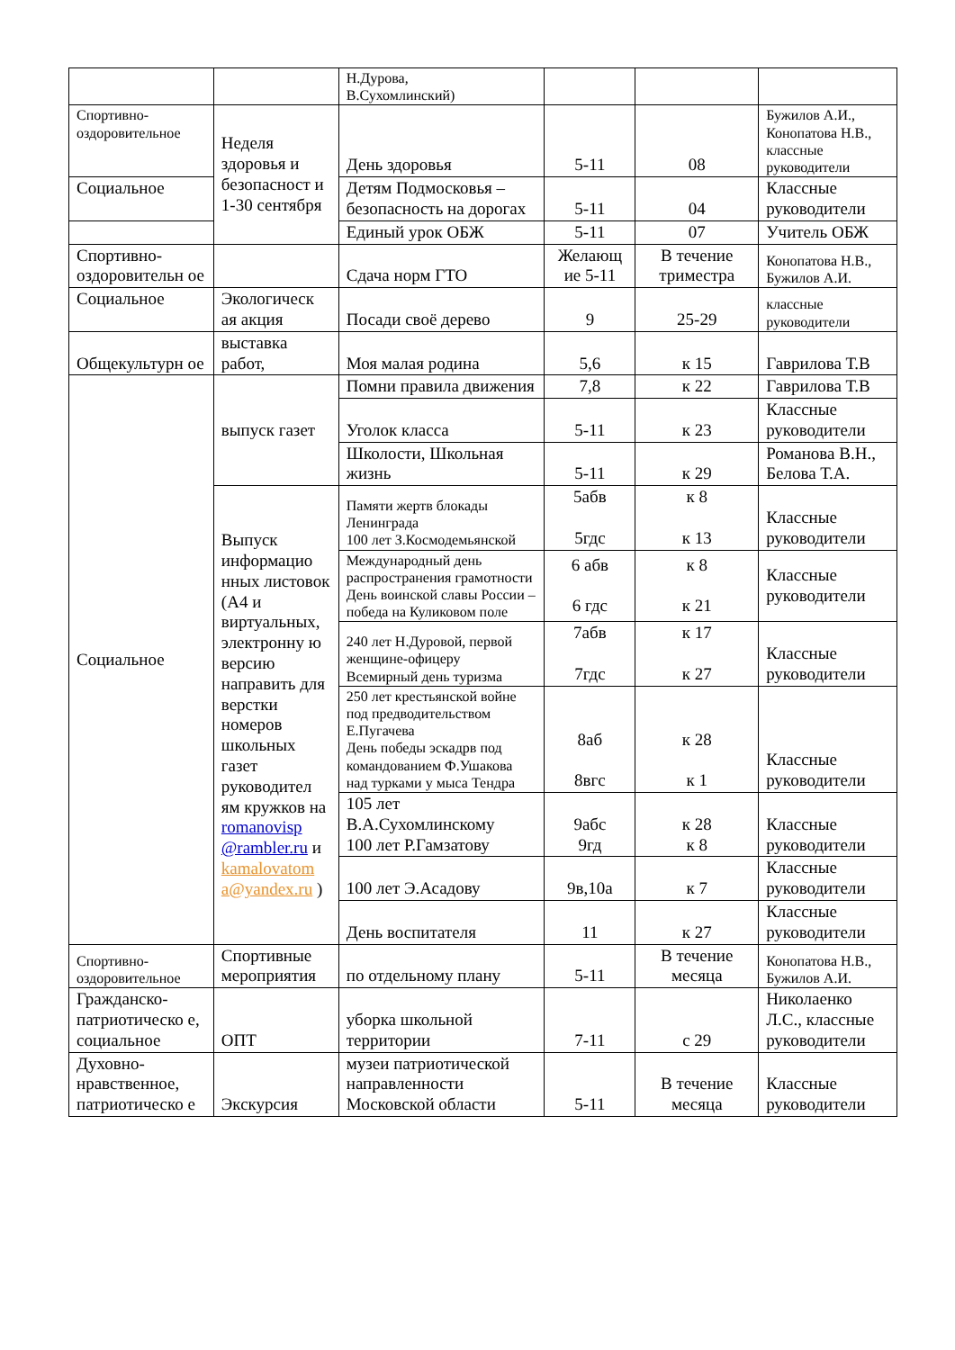| | | Н.Дурова, В.Сухомлинский) | | | |
| Спортивно-оздоровительное | Неделя здоровья и безопасност и 1-30 сентября | День здоровья | 5-11 | 08 | Бужилов А.И., Конопатова Н.В., классные руководители |
| Социальное | | Детям Подмосковья – безопасность на дорогах | 5-11 | 04 | Классные руководители |
| | | Единый урок ОБЖ | 5-11 | 07 | Учитель ОБЖ |
| Спортивно-оздоровительн ое | | Сдача норм ГТО | Желающ ие 5-11 | В течение триместра | Конопатова Н.В., Бужилов А.И. |
| Социальное | Экологическ ая акция | Посади своё дерево | 9 | 25-29 | классные руководители |
| Общекультурн ое | выставка работ, | Моя малая родина | 5,6 | к 15 | Гаврилова Т.В |
| Социальное | выпуск газет | Помни правила движения | 7,8 | к 22 | Гаврилова Т.В |
| | | Уголок класса | 5-11 | к 23 | Классные руководители |
| | | Школости, Школьная жизнь | 5-11 | к 29 | Романова В.Н., Белова Т.А. |
| | Выпуск информацио нных листовок (А4 и виртуальных, электронну ю версию направить для верстки номеров школьных газет руководител ям кружков на romanovisp @rambler.ru и kamalovatom a@yandex.ru ) | Памяти жертв блокады Ленинграда 100 лет З.Космодемьянской | 5абв 5гдс | к 8 к 13 | Классные руководители |
| | | Международный день распространения грамотности День воинской славы России – победа на Куликовом поле | 6 абв 6 гдс | к 8 к 21 | Классные руководители |
| | | 240 лет Н.Дуровой, первой женщине-офицеру Всемирный день туризма | 7абв 7гдс | к 17 к 27 | Классные руководители |
| | | 250 лет крестьянской войне под предводительством Е.Пугачева День победы эскадрв под командованием Ф.Ушакова над турками у мыса Тендра | 8аб 8вгс | к 28 к 1 | Классные руководители |
| | | 105 лет В.А.Сухомлинскому 100 лет Р.Гамзатову | 9абс 9гд | к 28 к 8 | Классные руководители |
| | | 100 лет Э.Асадову | 9в,10а | к 7 | Классные руководители |
| | | День воспитателя | 11 | к 27 | Классные руководители |
| Спортивно-оздоровительное | Спортивные мероприятия | по отдельному плану | 5-11 | В течение месяца | Конопатова Н.В., Бужилов А.И. |
| Гражданско-патриотическо е, социальное | ОПТ | уборка школьной территории | 7-11 | с 29 | Николаенко Л.С., классные руководители |
| Духовно-нравственное, патриотическо е | Экскурсия | музеи патриотической направленности Московской области | 5-11 | В течение месяца | Классные руководители |